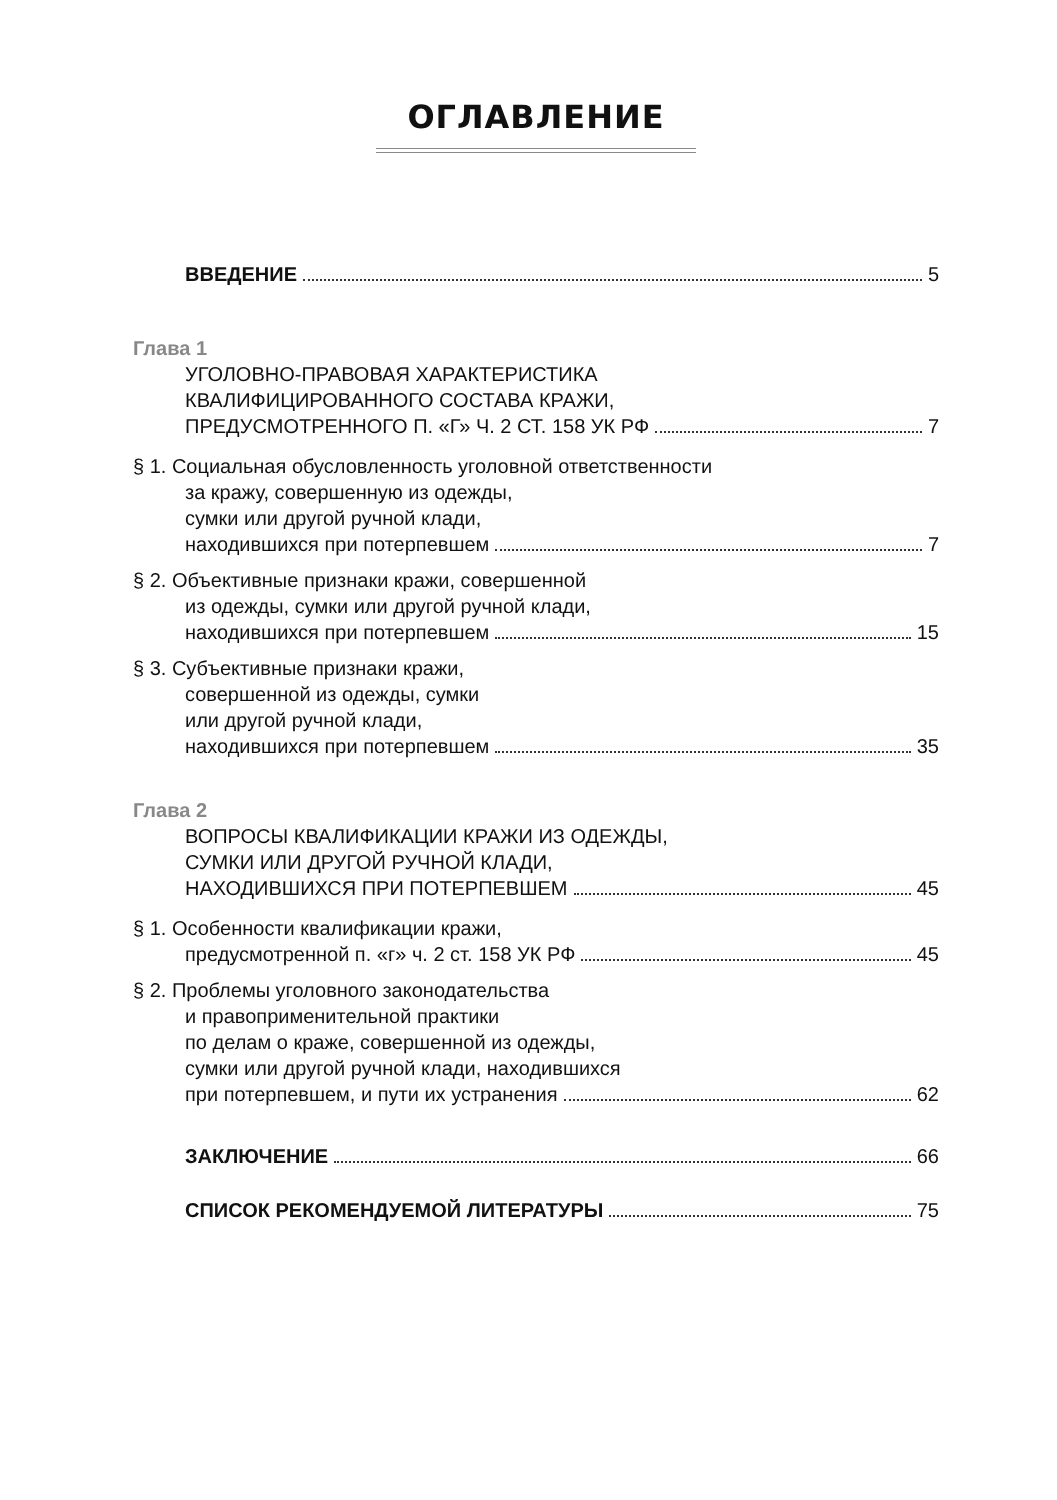ОГЛАВЛЕНИЕ
ВВЕДЕНИЕ 5
Глава 1
УГОЛОВНО-ПРАВОВАЯ ХАРАКТЕРИСТИКА
КВАЛИФИЦИРОВАННОГО СОСТАВА КРАЖИ,
ПРЕДУСМОТРЕННОГО П. «Г» Ч. 2 СТ. 158 УК РФ 7
§ 1. Социальная обусловленность уголовной ответственности
за кражу, совершенную из одежды,
сумки или другой ручной клади,
находившихся при потерпевшем 7
§ 2. Объективные признаки кражи, совершенной
из одежды, сумки или другой ручной клади,
находившихся при потерпевшем 15
§ 3. Субъективные признаки кражи,
совершенной из одежды, сумки
или другой ручной клади,
находившихся при потерпевшем 35
Глава 2
ВОПРОСЫ КВАЛИФИКАЦИИ КРАЖИ ИЗ ОДЕЖДЫ,
СУМКИ ИЛИ ДРУГОЙ РУЧНОЙ КЛАДИ,
НАХОДИВШИХСЯ ПРИ ПОТЕРПЕВШЕМ 45
§ 1. Особенности квалификации кражи,
предусмотренной п. «г» ч. 2 ст. 158 УК РФ 45
§ 2. Проблемы уголовного законодательства
и правоприменительной практики
по делам о краже, совершенной из одежды,
сумки или другой ручной клади, находившихся
при потерпевшем, и пути их устранения 62
ЗАКЛЮЧЕНИЕ 66
СПИСОК РЕКОМЕНДУЕМОЙ ЛИТЕРАТУРЫ 75